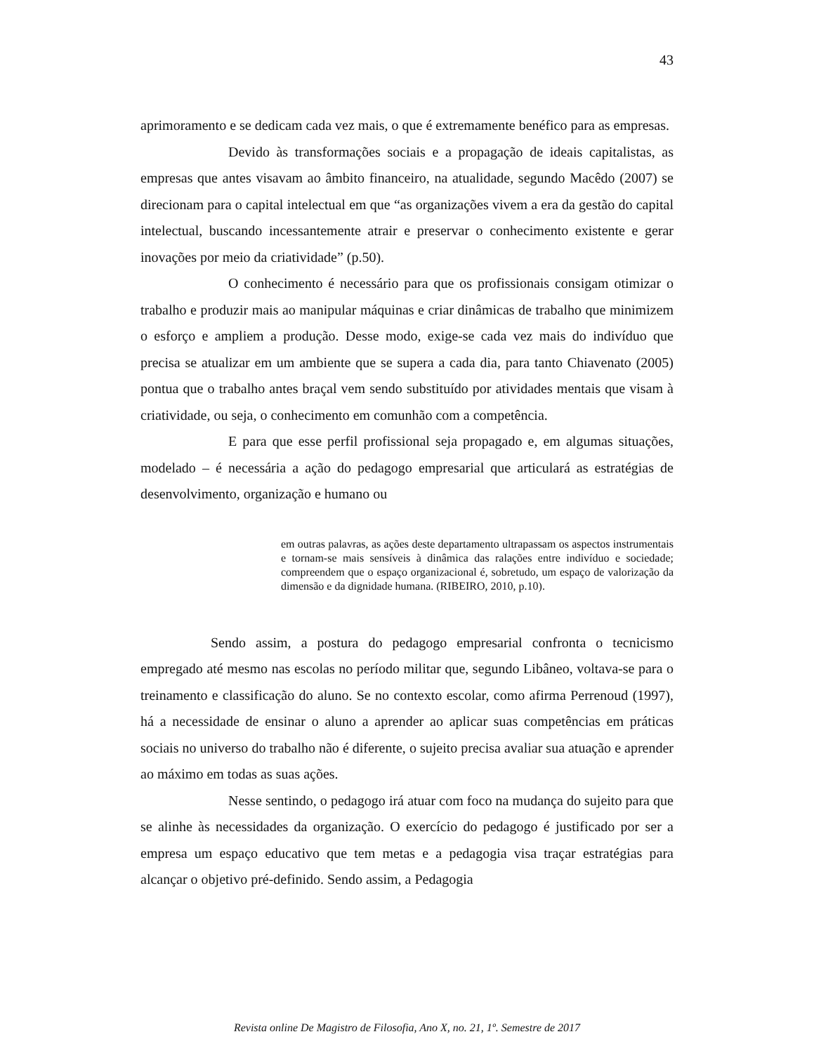43
aprimoramento e se dedicam cada vez mais, o que é extremamente benéfico para as empresas.
Devido às transformações sociais e a propagação de ideais capitalistas, as empresas que antes visavam ao âmbito financeiro, na atualidade, segundo Macêdo (2007) se direcionam para o capital intelectual em que “as organizações vivem a era da gestão do capital intelectual, buscando incessantemente atrair e preservar o conhecimento existente e gerar inovações por meio da criatividade” (p.50).
O conhecimento é necessário para que os profissionais consigam otimizar o trabalho e produzir mais ao manipular máquinas e criar dinâmicas de trabalho que minimizem o esforço e ampliem a produção. Desse modo, exige-se cada vez mais do indivíduo que precisa se atualizar em um ambiente que se supera a cada dia, para tanto Chiavenato (2005) pontua que o trabalho antes braçal vem sendo substituído por atividades mentais que visam à criatividade, ou seja, o conhecimento em comunhão com a competência.
E para que esse perfil profissional seja propagado e, em algumas situações, modelado – é necessária a ação do pedagogo empresarial que articulará as estratégias de desenvolvimento, organização e humano ou
em outras palavras, as ações deste departamento ultrapassam os aspectos instrumentais e tornam-se mais sensíveis à dinâmica das ralações entre indivíduo e sociedade; compreendem que o espaço organizacional é, sobretudo, um espaço de valorização da dimensão e da dignidade humana. (RIBEIRO, 2010, p.10).
Sendo assim, a postura do pedagogo empresarial confronta o tecnicismo empregado até mesmo nas escolas no período militar que, segundo Libâneo, voltava-se para o treinamento e classificação do aluno. Se no contexto escolar, como afirma Perrenoud (1997), há a necessidade de ensinar o aluno a aprender ao aplicar suas competências em práticas sociais no universo do trabalho não é diferente, o sujeito precisa avaliar sua atuação e aprender ao máximo em todas as suas ações.
Nesse sentindo, o pedagogo irá atuar com foco na mudança do sujeito para que se alinhe às necessidades da organização. O exercício do pedagogo é justificado por ser a empresa um espaço educativo que tem metas e a pedagogia visa traçar estratégias para alcançar o objetivo pré-definido. Sendo assim, a Pedagogia
Revista online De Magistro de Filosofia, Ano X, no. 21, 1º. Semestre de 2017